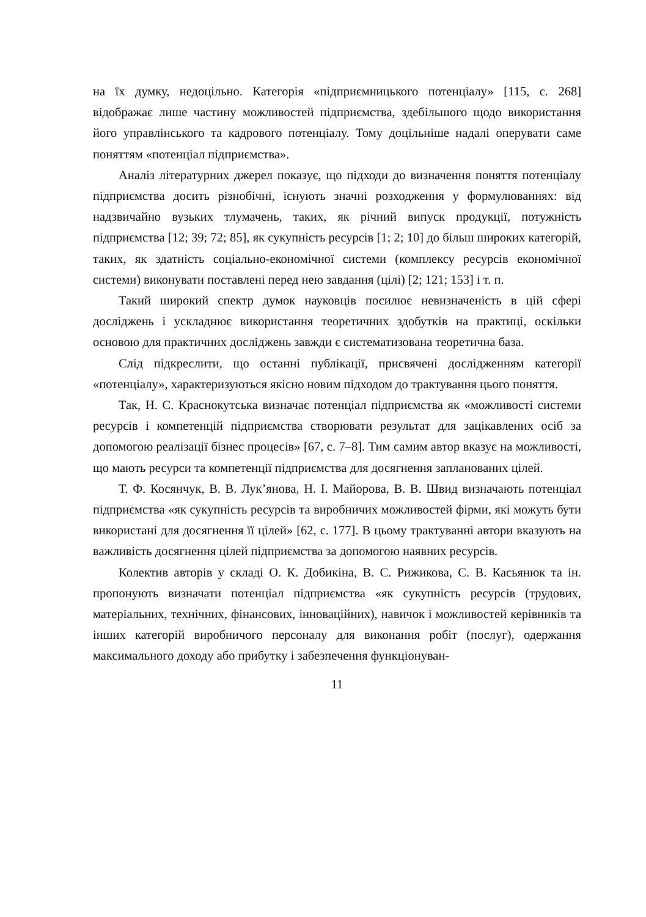на їх думку, недоцільно. Категорія «підприємницького потенціалу» [115, с. 268] відображає лише частину можливостей підприємства, здебільшого щодо використання його управлінського та кадрового потенціалу. Тому доцільніше надалі оперувати саме поняттям «потенціал підприємства».
Аналіз літературних джерел показує, що підходи до визначення поняття потенціалу підприємства досить різнобічні, існують значні розходження у формулюваннях: від надзвичайно вузьких тлумачень, таких, як річний випуск продукції, потужність підприємства [12; 39; 72; 85], як сукупність ресурсів [1; 2; 10] до більш широких категорій, таких, як здатність соціально-економічної системи (комплексу ресурсів економічної системи) виконувати поставлені перед нею завдання (цілі) [2; 121; 153] і т. п.
Такий широкий спектр думок науковців посилює невизначеність в цій сфері досліджень і ускладнює використання теоретичних здобутків на практиці, оскільки основою для практичних досліджень завжди є систематизована теоретична база.
Слід підкреслити, що останні публікації, присвячені дослідженням категорії «потенціалу», характеризуються якісно новим підходом до трактування цього поняття.
Так, Н. С. Краснокутська визначає потенціал підприємства як «можливості системи ресурсів і компетенцій підприємства створювати результат для зацікавлених осіб за допомогою реалізації бізнес процесів» [67, с. 7–8]. Тим самим автор вказує на можливості, що мають ресурси та компетенції підприємства для досягнення запланованих цілей.
Т. Ф. Косянчук, В. В. Лук’янова, Н. І. Майорова, В. В. Швид визначають потенціал підприємства «як сукупність ресурсів та виробничих можливостей фірми, які можуть бути використані для досягнення її цілей» [62, с. 177]. В цьому трактуванні автори вказують на важливість досягнення цілей підприємства за допомогою наявних ресурсів.
Колектив авторів у складі О. К. Добикіна, В. С. Рижикова, С. В. Касьянюк та ін. пропонують визначати потенціал підприємства «як сукупність ресурсів (трудових, матеріальних, технічних, фінансових, інноваційних), навичок і можливостей керівників та інших категорій виробничого персоналу для виконання робіт (послуг), одержання максимального доходу або прибутку і забезпечення функціонуван-
11